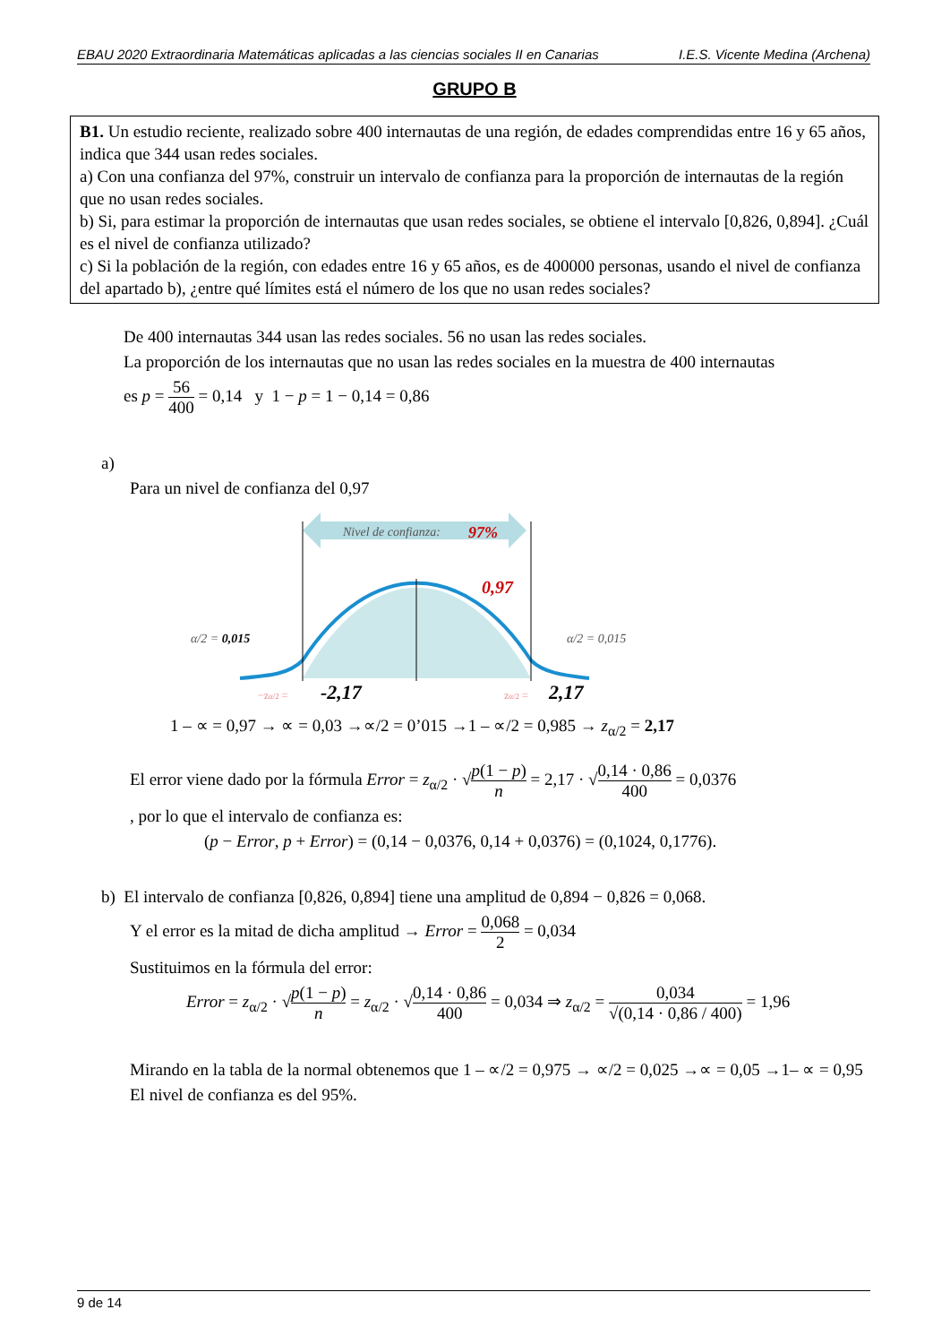EBAU 2020 Extraordinaria Matemáticas aplicadas a las ciencias sociales II en Canarias I.E.S. Vicente Medina (Archena)
GRUPO B
B1. Un estudio reciente, realizado sobre 400 internautas de una región, de edades comprendidas entre 16 y 65 años, indica que 344 usan redes sociales.
a) Con una confianza del 97%, construir un intervalo de confianza para la proporción de internautas de la región que no usan redes sociales.
b) Si, para estimar la proporción de internautas que usan redes sociales, se obtiene el intervalo [0,826, 0,894]. ¿Cuál es el nivel de confianza utilizado?
c) Si la población de la región, con edades entre 16 y 65 años, es de 400000 personas, usando el nivel de confianza del apartado b), ¿entre qué límites está el número de los que no usan redes sociales?
De 400 internautas 344 usan las redes sociales. 56 no usan las redes sociales.
La proporción de los internautas que no usan las redes sociales en la muestra de 400 internautas
es p = 56 400 = 0,14 y 1 − p = 1 − 0,14 = 0,86
a)
Para un nivel de confianza del 0,97
Nivel de confianza:
97%
0,97
α/2 = 0,015
α/2 = 0,015
−zα/2 =
-2,17
zα/2 =
2,17
1 – ∝ = 0,97 → ∝ = 0,03 →∝/2 = 0’015 →1 – ∝/2 = 0,985 → z<sub>α/2</sub> = 2,17
El error viene dado por la fórmula Error = z<sub>α/2</sub> · √p(1 − p) n = 2,17 · √0,14 · 0,86 400 = 0,0376
, por lo que el intervalo de confianza es:
(p − Error, p + Error) = (0,14 − 0,0376, 0,14 + 0,0376) = (0,1024, 0,1776).
b) El intervalo de confianza [0,826, 0,894] tiene una amplitud de 0,894 − 0,826 = 0,068.
Y el error es la mitad de dicha amplitud → Error = 0,068 2 = 0,034
Sustituimos en la fórmula del error:
Error = z<sub>α/2</sub> · √p(1 − p) n = z<sub>α/2</sub> · √0,14 · 0,86 400 = 0,034 ⇒ z<sub>α/2</sub> = 0,034 √(0,14 · 0,86 / 400) = 1,96
Mirando en la tabla de la normal obtenemos que 1 – ∝/2 = 0,975 → ∝/2 = 0,025 →∝ = 0,05 →1– ∝ = 0,95
El nivel de confianza es del 95%.
9 de 14